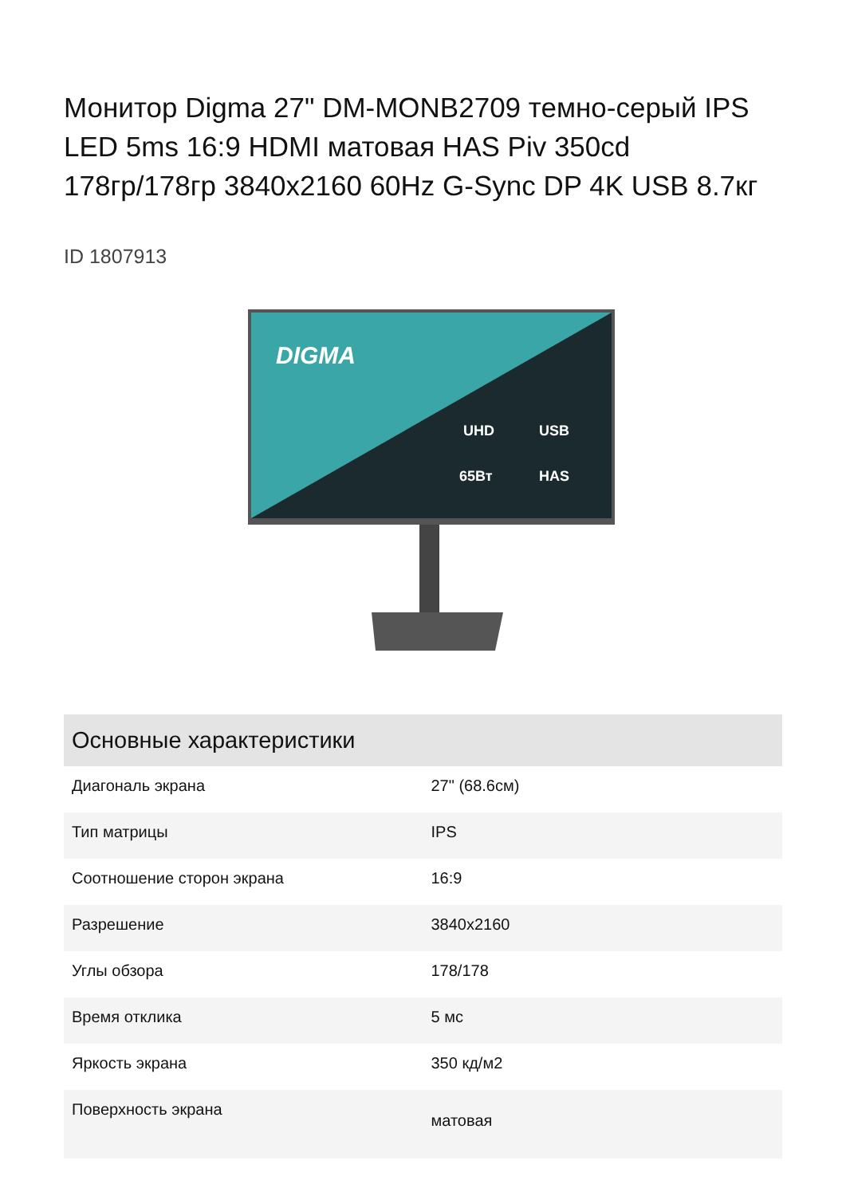Монитор Digma 27" DM-MONB2709 темно-серый IPS LED 5ms 16:9 HDMI матовая HAS Piv 350cd 178гр/178гр 3840x2160 60Hz G-Sync DP 4K USB 8.7кг
ID 1807913
DIGMA
UHD
USB
65Вт
HAS
| Основные характеристики | |
| --- | --- |
| Диагональ экрана | 27" (68.6см) |
| Тип матрицы | IPS |
| Соотношение сторон экрана | 16:9 |
| Разрешение | 3840x2160 |
| Углы обзора | 178/178 |
| Время отклика | 5 мс |
| Яркость экрана | 350 кд/м2 |
| Поверхность экрана | матовая |